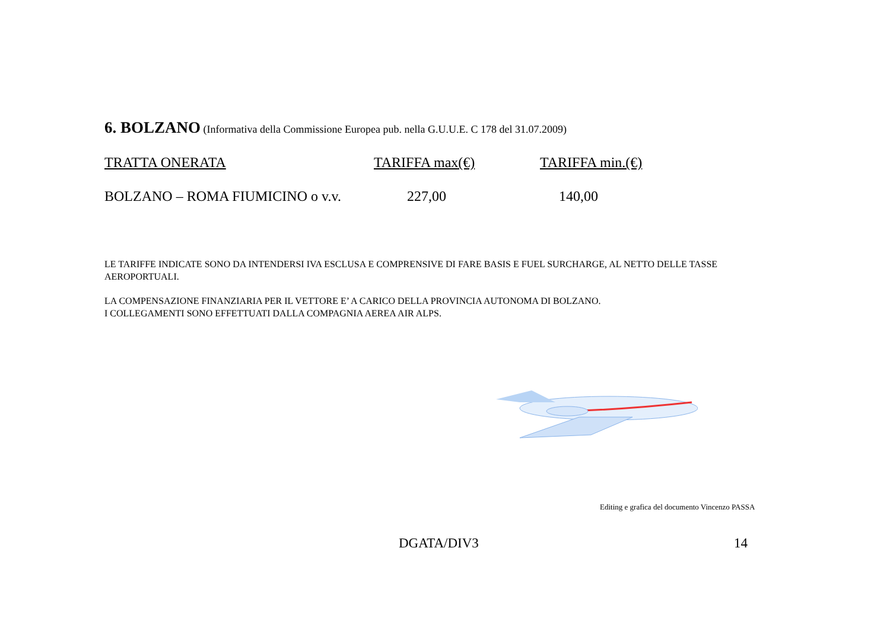6. BOLZANO (Informativa della Commissione Europea pub. nella G.U.U.E. C 178 del 31.07.2009)
| TRATTA ONERATA | TARIFFA max(€) | TARIFFA min.(€) |
| --- | --- | --- |
| BOLZANO – ROMA FIUMICINO o v.v. | 227,00 | 140,00 |
LE TARIFFE INDICATE SONO DA INTENDERSI IVA ESCLUSA E COMPRENSIVE DI FARE BASIS E FUEL SURCHARGE, AL NETTO DELLE TASSE AEROPORTUALI.
LA COMPENSAZIONE FINANZIARIA PER IL VETTORE E’ A CARICO DELLA PROVINCIA AUTONOMA DI BOLZANO.
I COLLEGAMENTI SONO EFFETTUATI DALLA COMPAGNIA AEREA AIR ALPS.
Editing e grafica del documento Vincenzo PASSA
DGATA/DIV3 14